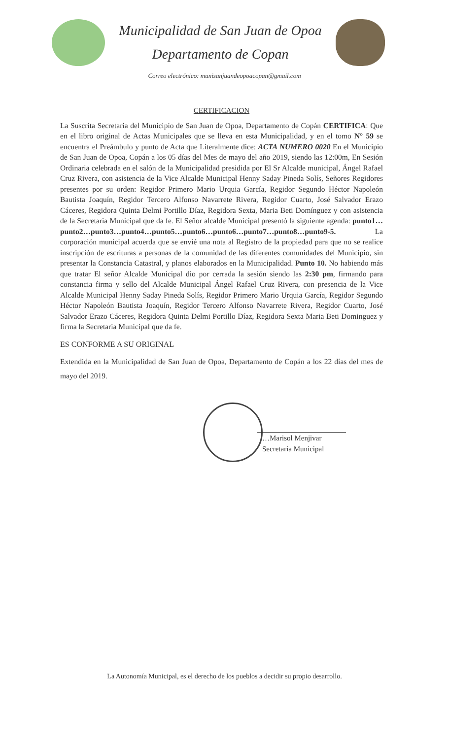Municipalidad de San Juan de Opoa
Departamento de Copan
Correo electrónico: munisanjuandeopoacopan@gmail.com
CERTIFICACION
La Suscrita Secretaria del Municipio de San Juan de Opoa, Departamento de Copán CERTIFICA: Que en el libro original de Actas Municipales que se lleva en esta Municipalidad, y en el tomo N° 59 se encuentra el Preámbulo y punto de Acta que Literalmente dice: ACTA NUMERO 0020 En el Municipio de San Juan de Opoa, Copán a los 05 días del Mes de mayo del año 2019, siendo las 12:00m, En Sesión Ordinaria celebrada en el salón de la Municipalidad presidida por El Sr Alcalde municipal, Ángel Rafael Cruz Rivera, con asistencia de la Vice Alcalde Municipal Henny Saday Pineda Solís, Señores Regidores presentes por su orden: Regidor Primero Mario Urquia García, Regidor Segundo Héctor Napoleón Bautista Joaquín, Regidor Tercero Alfonso Navarrete Rivera, Regidor Cuarto, José Salvador Erazo Cáceres, Regidora Quinta Delmi Portillo Díaz, Regidora Sexta, Maria Beti Domínguez y con asistencia de la Secretaria Municipal que da fe. El Señor alcalde Municipal presentó la siguiente agenda: punto1…punto2…punto3…punto4…punto5…punto6…punto6…punto7…punto8…punto9-5. La corporación municipal acuerda que se envié una nota al Registro de la propiedad para que no se realice inscripción de escrituras a personas de la comunidad de las diferentes comunidades del Municipio, sin presentar la Constancia Catastral, y planos elaborados en la Municipalidad. Punto 10. No habiendo más que tratar El señor Alcalde Municipal dio por cerrada la sesión siendo las 2:30 pm, firmando para constancia firma y sello del Alcalde Municipal Ángel Rafael Cruz Rivera, con presencia de la Vice Alcalde Municipal Henny Saday Pineda Solís, Regidor Primero Mario Urquia García, Regidor Segundo Héctor Napoleón Bautista Joaquín, Regidor Tercero Alfonso Navarrete Rivera, Regidor Cuarto, José Salvador Erazo Cáceres, Regidora Quinta Delmi Portillo Díaz, Regidora Sexta Maria Beti Dominguez y firma la Secretaria Municipal que da fe.
ES CONFORME A SU ORIGINAL
Extendida en la Municipalidad de San Juan de Opoa, Departamento de Copán a los 22 días del mes de mayo del 2019.
…Marisol Menjivar
Secretaria Municipal
La Autonomía Municipal, es el derecho de los pueblos a decidir su propio desarrollo.